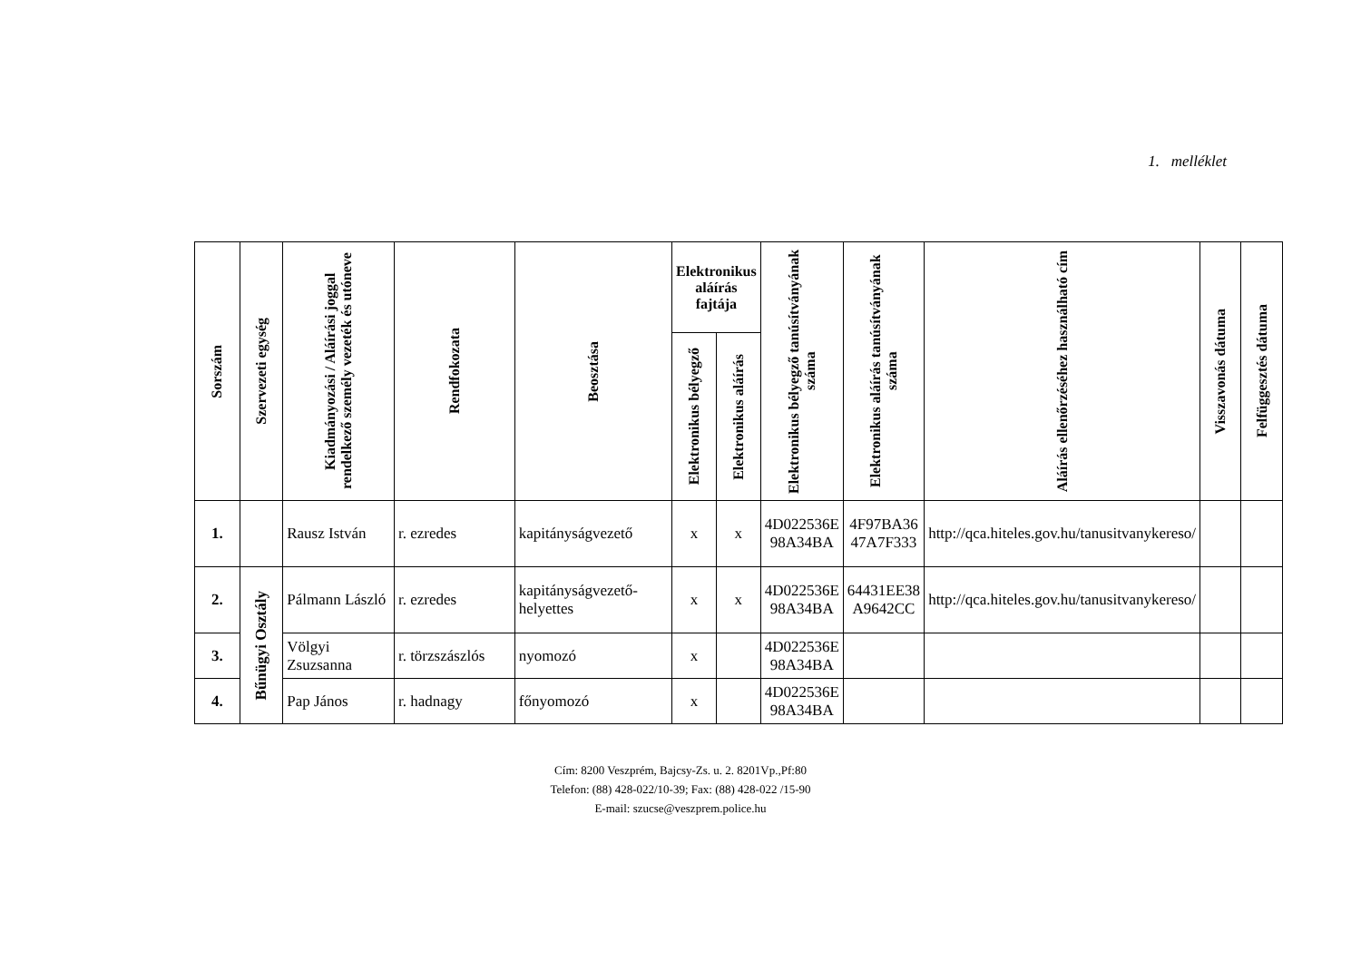1. melléklet
| Sorszám | Szervezeti egység | Kiadmányozási / Aláírási joggal rendelkező személy vezeték és utóneve | Rendfokozata | Beosztása | Elektronikus aláírás fajtája | | Elektronikus bélyegző tanúsítványának száma | Elektronikus aláírás tanúsítványának száma | Aláírás ellenőrzéséhez használható cím | Visszavonás dátuma | Felfüggesztés dátuma |
| --- | --- | --- | --- | --- | --- | --- | --- | --- | --- | --- | --- |
| | | | | | Elektronikus bélyegző | Elektronikus aláírás | | | | | |
| 1. | | Rausz István | r. ezredes | kapitányságvezető | x | x | 4D022536E 98A34BA | 4F97BA36 47A7F333 | http://qca.hiteles.gov.hu/tanusitvanykereso/ | | |
| 2. | Bűnügyi Osztály | Pálmann László | r. ezredes | kapitányságvezető-helyettes | x | x | 4D022536E 98A34BA | 64431EE38 A9642CC | http://qca.hiteles.gov.hu/tanusitvanykereso/ | | |
| 3. | | Völgyi Zsuzsanna | r. törzszászlós | nyomozó | x | | 4D022536E 98A34BA | | | | |
| 4. | | Pap János | r. hadnagy | főnyomozó | x | | 4D022536E 98A34BA | | | | |
Cím: 8200 Veszprém, Bajcsy-Zs. u. 2. 8201Vp.,Pf:80
Telefon: (88) 428-022/10-39; Fax: (88) 428-022 /15-90
E-mail: szucse@veszprem.police.hu